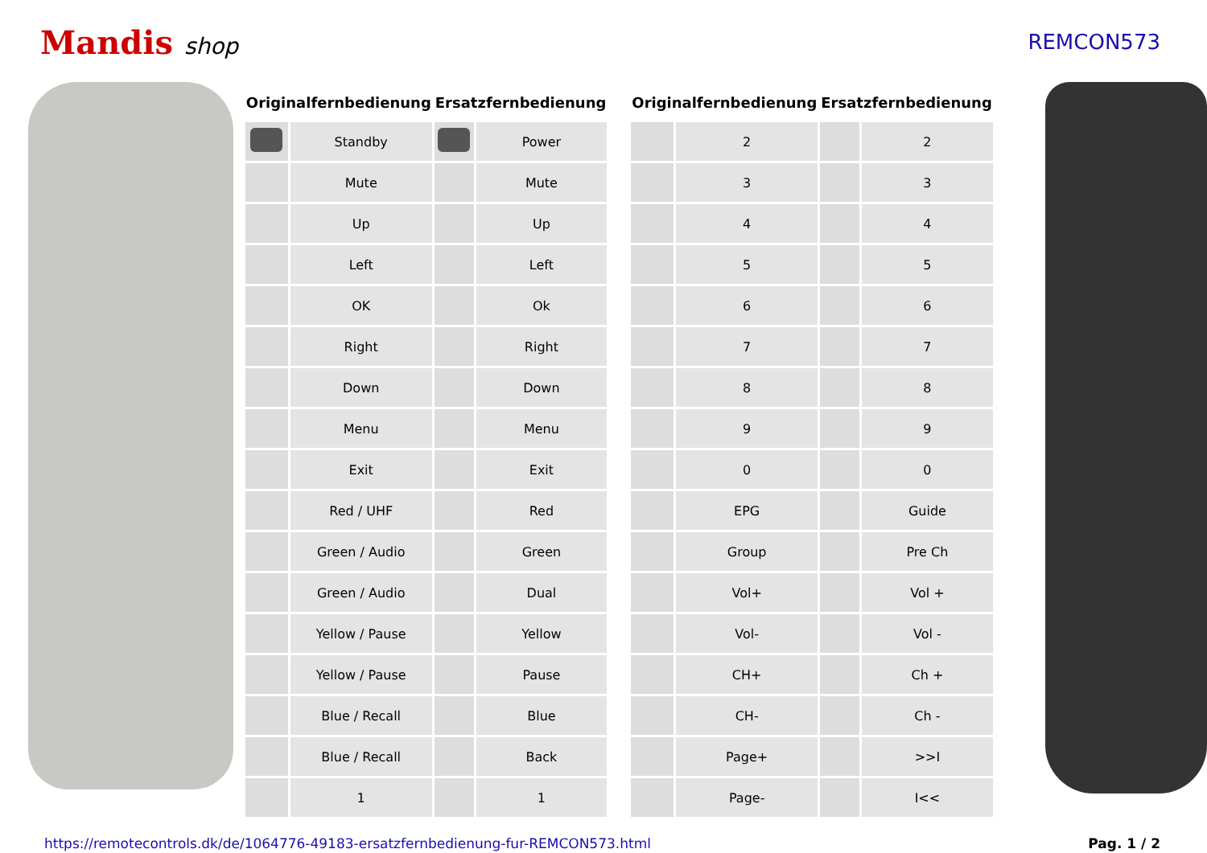Mandis shop REMCON573
| Originalfernbedienung | | Ersatzfernbedienung | |
| --- | --- | --- | --- |
| | Standby | | Power |
| | Mute | | Mute |
| | Up | | Up |
| | Left | | Left |
| | OK | | Ok |
| | Right | | Right |
| | Down | | Down |
| | Menu | | Menu |
| | Exit | | Exit |
| | Red / UHF | | Red |
| | Green / Audio | | Green |
| | Green / Audio | | Dual |
| | Yellow / Pause | | Yellow |
| | Yellow / Pause | | Pause |
| | Blue / Recall | | Blue |
| | Blue / Recall | | Back |
| | 1 | | 1 |
| Originalfernbedienung | | Ersatzfernbedienung | |
| --- | --- | --- | --- |
| | 2 | | 2 |
| | 3 | | 3 |
| | 4 | | 4 |
| | 5 | | 5 |
| | 6 | | 6 |
| | 7 | | 7 |
| | 8 | | 8 |
| | 9 | | 9 |
| | 0 | | 0 |
| | EPG | | Guide |
| | Group | | Pre Ch |
| | Vol+ | | Vol + |
| | Vol- | | Vol - |
| | CH+ | | Ch + |
| | CH- | | Ch - |
| | Page+ | | >>I |
| | Page- | | I<< |
https://remotecontrols.dk/de/1064776-49183-ersatzfernbedienung-fur-REMCON573.html Pag. 1 / 2